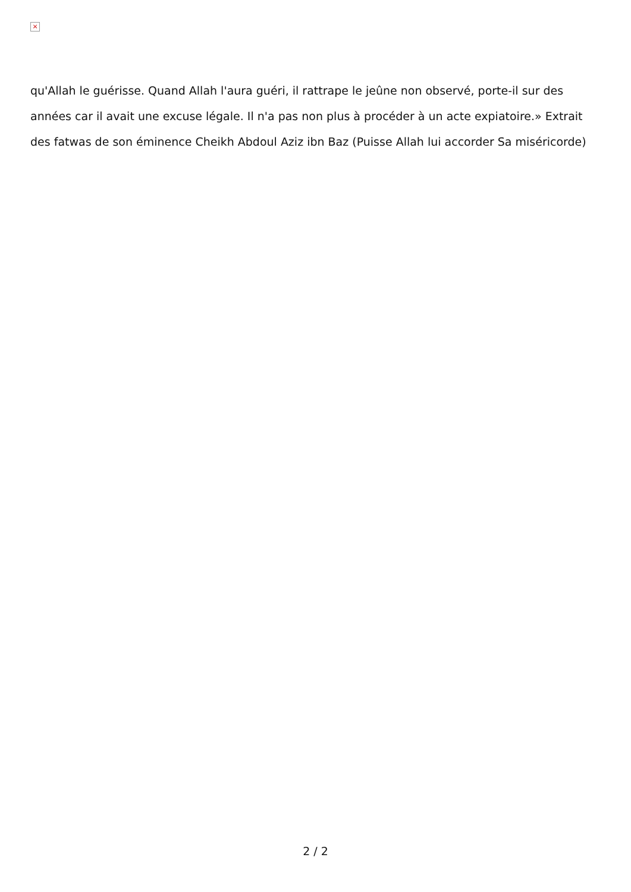×
qu'Allah le guérisse. Quand Allah l'aura guéri, il rattrape le jeûne non observé, porte-il sur des années car il avait une excuse légale. Il n'a pas non plus à procéder à un acte expiatoire.» Extrait des fatwas de son éminence Cheikh Abdoul Aziz ibn Baz (Puisse Allah lui accorder Sa miséricorde)
2 / 2